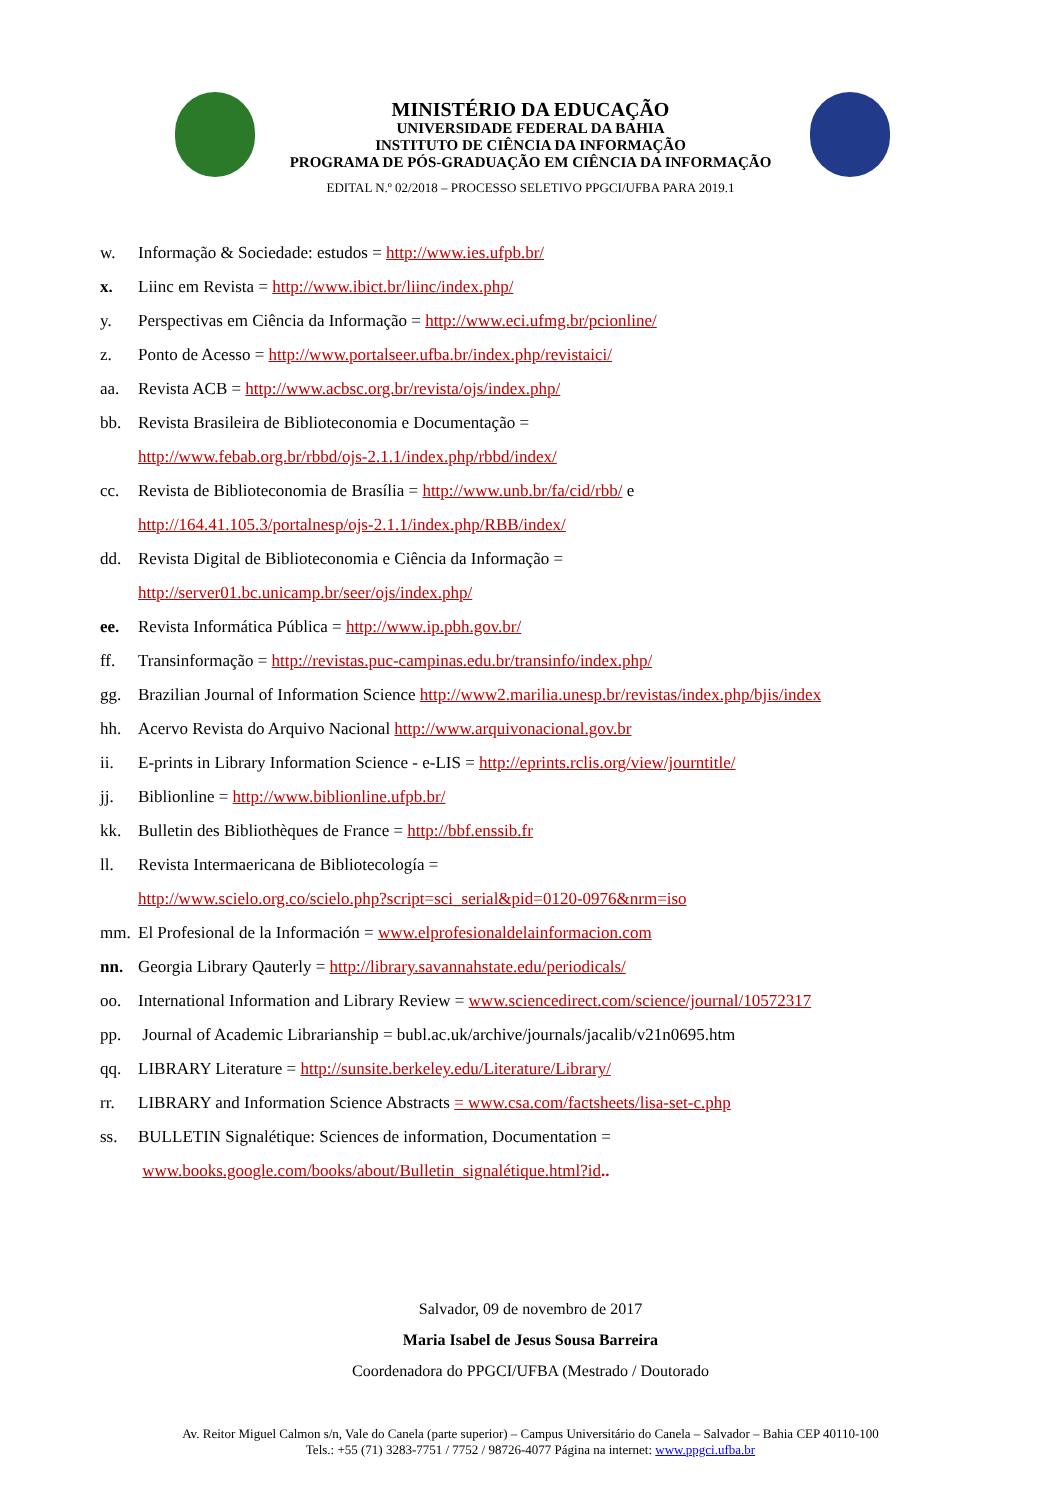MINISTÉRIO DA EDUCAÇÃO
UNIVERSIDADE FEDERAL DA BAHIA
INSTITUTO DE CIÊNCIA DA INFORMAÇÃO
PROGRAMA DE PÓS-GRADUAÇÃO EM CIÊNCIA DA INFORMAÇÃO
EDITAL N.º 02/2018 – PROCESSO SELETIVO PPGCI/UFBA PARA 2019.1
w. Informação & Sociedade: estudos = http://www.ies.ufpb.br/
x. Liinc em Revista = http://www.ibict.br/liinc/index.php/
y. Perspectivas em Ciência da Informação = http://www.eci.ufmg.br/pcionline/
z. Ponto de Acesso = http://www.portalseer.ufba.br/index.php/revistaici/
aa. Revista ACB = http://www.acbsc.org.br/revista/ojs/index.php/
bb. Revista Brasileira de Biblioteconomia e Documentação =
http://www.febab.org.br/rbbd/ojs-2.1.1/index.php/rbbd/index/
cc. Revista de Biblioteconomia de Brasília = http://www.unb.br/fa/cid/rbb/ e
http://164.41.105.3/portalnesp/ojs-2.1.1/index.php/RBB/index/
dd. Revista Digital de Biblioteconomia e Ciência da Informação =
http://server01.bc.unicamp.br/seer/ojs/index.php/
ee. Revista Informática Pública = http://www.ip.pbh.gov.br/
ff. Transinformação = http://revistas.puc-campinas.edu.br/transinfo/index.php/
gg. Brazilian Journal of Information Science http://www2.marilia.unesp.br/revistas/index.php/bjis/index
hh. Acervo Revista do Arquivo Nacional http://www.arquivonacional.gov.br
ii. E-prints in Library Information Science - e-LIS = http://eprints.rclis.org/view/journtitle/
jj. Biblionline = http://www.biblionline.ufpb.br/
kk. Bulletin des Bibliothèques de France = http://bbf.enssib.fr
ll. Revista Intermaericana de Bibliotecología =
http://www.scielo.org.co/scielo.php?script=sci_serial&pid=0120-0976&nrm=iso
mm. El Profesional de la Información = www.elprofesionaldelainformacion.com
nn. Georgia Library Qauterly = http://library.savannahstate.edu/periodicals/
oo. International Information and Library Review = www.sciencedirect.com/science/journal/10572317
pp. Journal of Academic Librarianship = bubl.ac.uk/archive/journals/jacalib/v21n0695.htm
qq. LIBRARY Literature = http://sunsite.berkeley.edu/Literature/Library/
rr. LIBRARY and Information Science Abstracts = www.csa.com/factsheets/lisa-set-c.php
ss. BULLETIN Signalétique: Sciences de information, Documentation =
www.books.google.com/books/about/Bulletin_signalétique.html?id..
Salvador, 09 de novembro de 2017
Maria Isabel de Jesus Sousa Barreira
Coordenadora do PPGCI/UFBA (Mestrado / Doutorado
Av. Reitor Miguel Calmon s/n, Vale do Canela (parte superior) – Campus Universitário do Canela – Salvador – Bahia CEP 40110-100
Tels.: +55 (71) 3283-7751 / 7752 / 98726-4077 Página na internet: www.ppgci.ufba.br